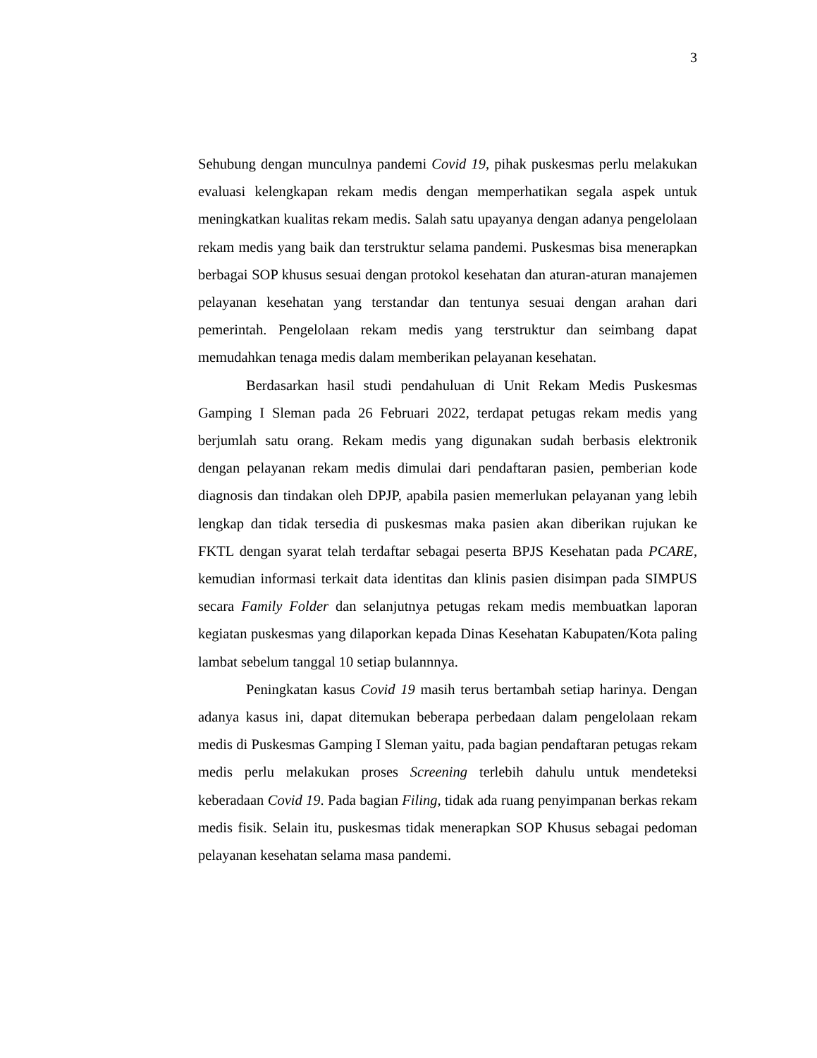3
Sehubung dengan munculnya pandemi Covid 19, pihak puskesmas perlu melakukan evaluasi kelengkapan rekam medis dengan memperhatikan segala aspek untuk meningkatkan kualitas rekam medis. Salah satu upayanya dengan adanya pengelolaan rekam medis yang baik dan terstruktur selama pandemi. Puskesmas bisa menerapkan berbagai SOP khusus sesuai dengan protokol kesehatan dan aturan-aturan manajemen pelayanan kesehatan yang terstandar dan tentunya sesuai dengan arahan dari pemerintah. Pengelolaan rekam medis yang terstruktur dan seimbang dapat memudahkan tenaga medis dalam memberikan pelayanan kesehatan.
Berdasarkan hasil studi pendahuluan di Unit Rekam Medis Puskesmas Gamping I Sleman pada 26 Februari 2022, terdapat petugas rekam medis yang berjumlah satu orang. Rekam medis yang digunakan sudah berbasis elektronik dengan pelayanan rekam medis dimulai dari pendaftaran pasien, pemberian kode diagnosis dan tindakan oleh DPJP, apabila pasien memerlukan pelayanan yang lebih lengkap dan tidak tersedia di puskesmas maka pasien akan diberikan rujukan ke FKTL dengan syarat telah terdaftar sebagai peserta BPJS Kesehatan pada PCARE, kemudian informasi terkait data identitas dan klinis pasien disimpan pada SIMPUS secara Family Folder dan selanjutnya petugas rekam medis membuatkan laporan kegiatan puskesmas yang dilaporkan kepada Dinas Kesehatan Kabupaten/Kota paling lambat sebelum tanggal 10 setiap bulannnya.
Peningkatan kasus Covid 19 masih terus bertambah setiap harinya. Dengan adanya kasus ini, dapat ditemukan beberapa perbedaan dalam pengelolaan rekam medis di Puskesmas Gamping I Sleman yaitu, pada bagian pendaftaran petugas rekam medis perlu melakukan proses Screening terlebih dahulu untuk mendeteksi keberadaan Covid 19. Pada bagian Filing, tidak ada ruang penyimpanan berkas rekam medis fisik. Selain itu, puskesmas tidak menerapkan SOP Khusus sebagai pedoman pelayanan kesehatan selama masa pandemi.